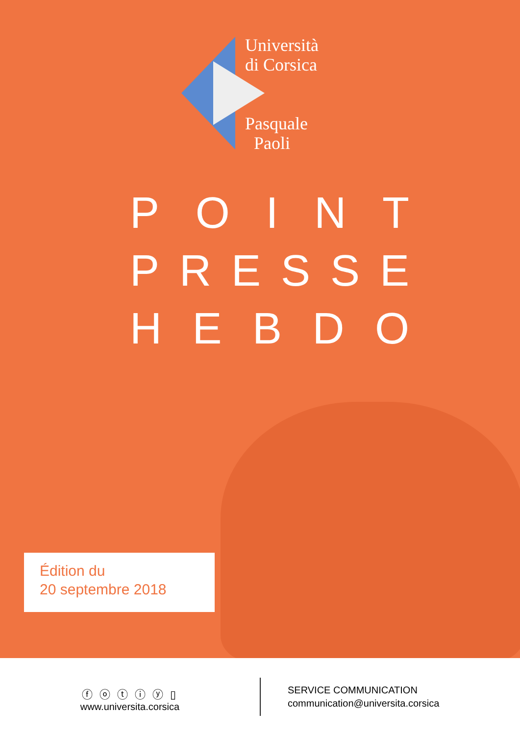Università
di Corsica
Pasquale
Paoli
POINT
PRESSE
HEBDO
Édition du
20 septembre 2018
ⓕ ⓞ ⓣ ⓘ ⓨ ▯
www.universita.corsica
SERVICE COMMUNICATION
communication@universita.corsica